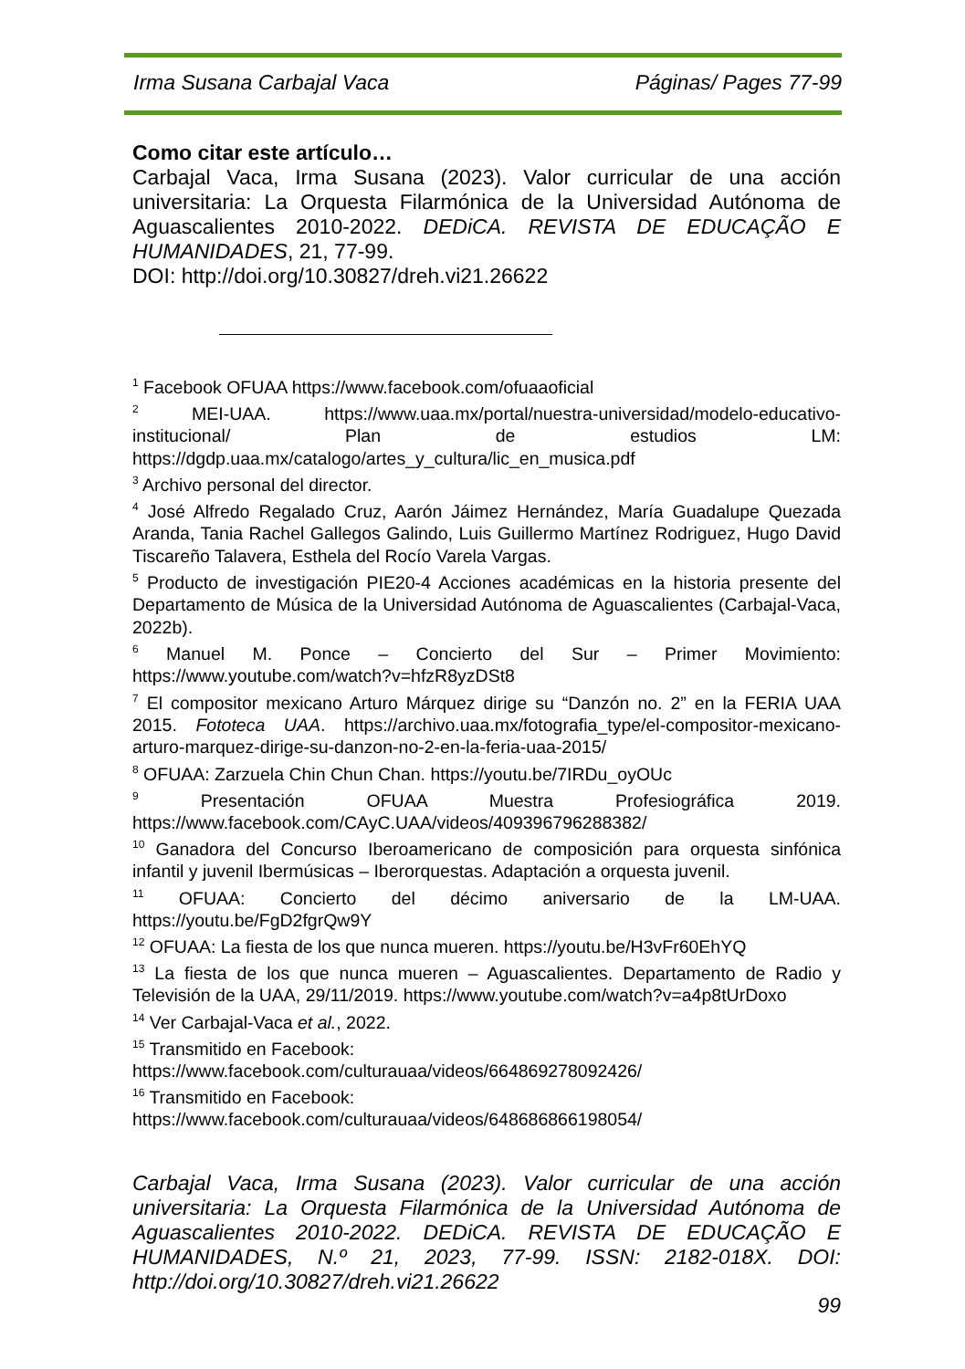Irma Susana Carbajal Vaca Páginas/ Pages 77-99
Como citar este artículo…
Carbajal Vaca, Irma Susana (2023). Valor curricular de una acción universitaria: La Orquesta Filarmónica de la Universidad Autónoma de Aguascalientes 2010-2022. DEDiCA. REVISTA DE EDUCAÇÃO E HUMANIDADES, 21, 77-99.
DOI: http://doi.org/10.30827/dreh.vi21.26622
<sup>1</sup> Facebook OFUAA https://www.facebook.com/ofuaaoficial
<sup>2</sup> MEI-UAA. https://www.uaa.mx/portal/nuestra-universidad/modelo-educativo-institucional/ Plan de estudios LM: https://dgdp.uaa.mx/catalogo/artes_y_cultura/lic_en_musica.pdf
<sup>3</sup> Archivo personal del director.
<sup>4</sup> José Alfredo Regalado Cruz, Aarón Jáimez Hernández, María Guadalupe Quezada Aranda, Tania Rachel Gallegos Galindo, Luis Guillermo Martínez Rodriguez, Hugo David Tiscareño Talavera, Esthela del Rocío Varela Vargas.
<sup>5</sup> Producto de investigación PIE20-4 Acciones académicas en la historia presente del Departamento de Música de la Universidad Autónoma de Aguascalientes (Carbajal-Vaca, 2022b).
<sup>6</sup> Manuel M. Ponce – Concierto del Sur – Primer Movimiento: https://www.youtube.com/watch?v=hfzR8yzDSt8
<sup>7</sup> El compositor mexicano Arturo Márquez dirige su “Danzón no. 2” en la FERIA UAA 2015. Fototeca UAA. https://archivo.uaa.mx/fotografia_type/el-compositor-mexicano-arturo-marquez-dirige-su-danzon-no-2-en-la-feria-uaa-2015/
<sup>8</sup> OFUAA: Zarzuela Chin Chun Chan. https://youtu.be/7IRDu_oyOUc
<sup>9</sup> Presentación OFUAA Muestra Profesiográfica 2019. https://www.facebook.com/CAyC.UAA/videos/409396796288382/
<sup>10</sup> Ganadora del Concurso Iberoamericano de composición para orquesta sinfónica infantil y juvenil Ibermúsicas – Iberorquestas. Adaptación a orquesta juvenil.
<sup>11</sup> OFUAA: Concierto del décimo aniversario de la LM-UAA. https://youtu.be/FgD2fgrQw9Y
<sup>12</sup> OFUAA: La fiesta de los que nunca mueren. https://youtu.be/H3vFr60EhYQ
<sup>13</sup> La fiesta de los que nunca mueren – Aguascalientes. Departamento de Radio y Televisión de la UAA, 29/11/2019. https://www.youtube.com/watch?v=a4p8tUrDoxo
<sup>14</sup> Ver Carbajal-Vaca et al., 2022.
<sup>15</sup> Transmitido en Facebook:
https://www.facebook.com/culturauaa/videos/664869278092426/
<sup>16</sup> Transmitido en Facebook:
https://www.facebook.com/culturauaa/videos/648686866198054/
Carbajal Vaca, Irma Susana (2023). Valor curricular de una acción universitaria: La Orquesta Filarmónica de la Universidad Autónoma de Aguascalientes 2010-2022. DEDiCA. REVISTA DE EDUCAÇÃO E HUMANIDADES, N.º 21, 2023, 77-99. ISSN: 2182-018X. DOI: http://doi.org/10.30827/dreh.vi21.26622
99